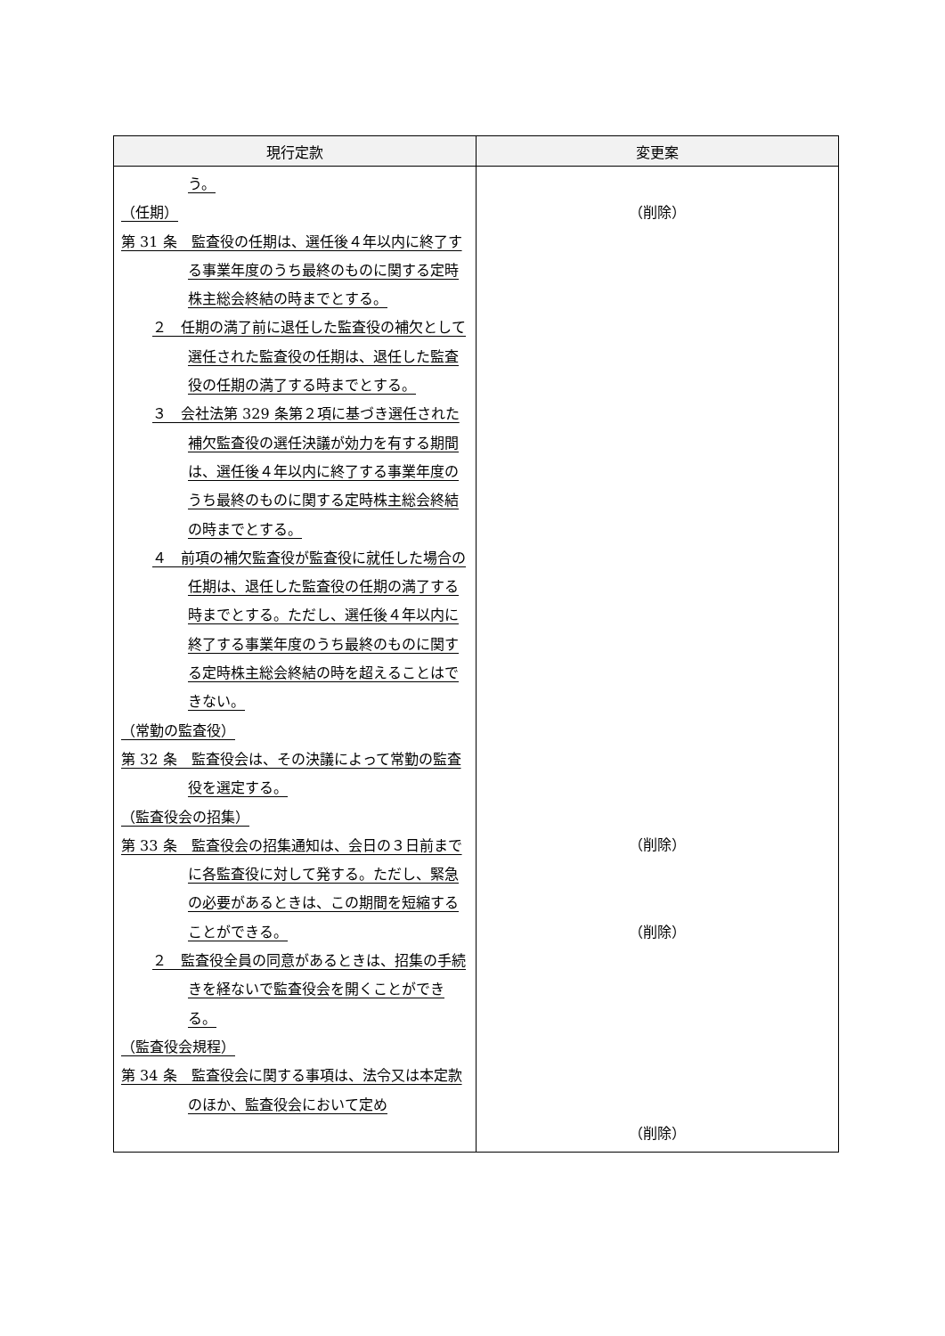| 現行定款 | 変更案 |
| --- | --- |
| う。 （任期） 第 31 条 監査役の任期は、選任後４年以内に終了する事業年度のうち最終のものに関する定時株主総会終結の時までとする。 ２ 任期の満了前に退任した監査役の補欠として選任された監査役の任期は、退任した監査役の任期の満了する時までとする。 ３ 会社法第 329 条第２項に基づき選任された補欠監査役の選任決議が効力を有する期間は、選任後４年以内に終了する事業年度のうち最終のものに関する定時株主総会終結の時までとする。 ４ 前項の補欠監査役が監査役に就任した場合の任期は、退任した監査役の任期の満了する時までとする。ただし、選任後４年以内に終了する事業年度のうち最終のものに関する定時株主総会終結の時を超えることはできない。 （常勤の監査役） 第 32 条 監査役会は、その決議によって常勤の監査役を選定する。 （監査役会の招集） 第 33 条 監査役会の招集通知は、会日の３日前までに各監査役に対して発する。ただし、緊急の必要があるときは、この期間を短縮することができる。 ２ 監査役全員の同意があるときは、招集の手続きを経ないで監査役会を開くことができる。 （監査役会規程） 第 34 条 監査役会に関する事項は、法令又は本定款のほか、監査役会において定め | （削除） （削除） （削除） （削除） |